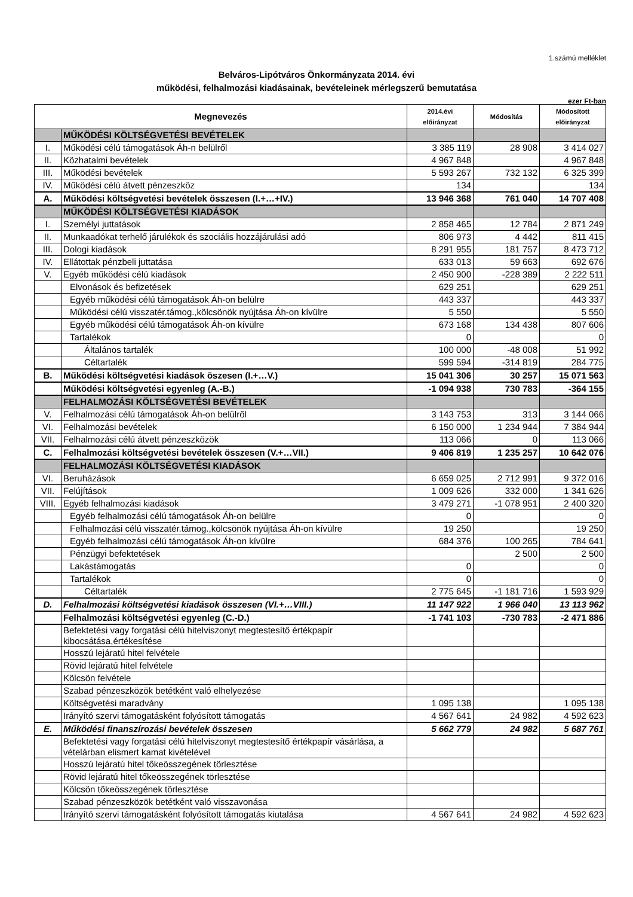1.számú melléklet
Belváros-Lipótváros Önkormányzata 2014. évi
működési, felhalmozási kiadásainak, bevételeinek mérlegszerű bemutatása
ezer Ft-ban
| Megnevezés | | 2014.évi előirányzat | Módosítás | Módosított előirányzat |
| --- | --- | --- | --- | --- |
| | MŰKÖDÉSI KÖLTSÉGVETÉSI BEVÉTELEK | | | |
| I. | Működési célú támogatások Áh-n belülről | 3 385 119 | 28 908 | 3 414 027 |
| II. | Közhatalmi bevételek | 4 967 848 | | 4 967 848 |
| III. | Működési bevételek | 5 593 267 | 732 132 | 6 325 399 |
| IV. | Működési célú átvett pénzeszköz | 134 | | 134 |
| A. | Működési költségvetési bevételek összesen (I.+…+IV.) | 13 946 368 | 761 040 | 14 707 408 |
| | MŰKÖDÉSI KÖLTSÉGVETÉSI KIADÁSOK | | | |
| I. | Személyi juttatások | 2 858 465 | 12 784 | 2 871 249 |
| II. | Munkaadókat terhelő járulékok és szociális hozzájárulási adó | 806 973 | 4 442 | 811 415 |
| III. | Dologi kiadások | 8 291 955 | 181 757 | 8 473 712 |
| IV. | Ellátottak pénzbeli juttatása | 633 013 | 59 663 | 692 676 |
| V. | Egyéb működési célú kiadások | 2 450 900 | -228 389 | 2 222 511 |
| | Elvonások és befizetések | 629 251 | | 629 251 |
| | Egyéb működési célú támogatások Áh-on belülre | 443 337 | | 443 337 |
| | Működési célú visszatér.támog.,kölcsönök nyújtása Áh-on kívülre | 5 550 | | 5 550 |
| | Egyéb működési célú támogatások Áh-on kívülre | 673 168 | 134 438 | 807 606 |
| | Tartalékok | 0 | | 0 |
| | Általános tartalék | 100 000 | -48 008 | 51 992 |
| | Céltartalék | 599 594 | -314 819 | 284 775 |
| B. | Működési költségvetési kiadások öszesen (I.+…V.) | 15 041 306 | 30 257 | 15 071 563 |
| | Működési költségvetési egyenleg (A.-B.) | -1 094 938 | 730 783 | -364 155 |
| | FELHALMOZÁSI KÖLTSÉGVETÉSI BEVÉTELEK | | | |
| V. | Felhalmozási célú támogatások Áh-on belülről | 3 143 753 | 313 | 3 144 066 |
| VI. | Felhalmozási bevételek | 6 150 000 | 1 234 944 | 7 384 944 |
| VII. | Felhalmozási célú átvett pénzeszközök | 113 066 | 0 | 113 066 |
| C. | Felhalmozási költségvetési bevételek összesen (V.+…VII.) | 9 406 819 | 1 235 257 | 10 642 076 |
| | FELHALMOZÁSI KÖLTSÉGVETÉSI KIADÁSOK | | | |
| VI. | Beruházások | 6 659 025 | 2 712 991 | 9 372 016 |
| VII. | Felújítások | 1 009 626 | 332 000 | 1 341 626 |
| VIII. | Egyéb felhalmozási kiadások | 3 479 271 | -1 078 951 | 2 400 320 |
| | Egyéb felhalmozási célú támogatások Áh-on belülre | 0 | | 0 |
| | Felhalmozási célú visszatér.támog.,kölcsönök nyújtása Áh-on kívülre | 19 250 | | 19 250 |
| | Egyéb felhalmozási célú támogatások Áh-on kívülre | 684 376 | 100 265 | 784 641 |
| | Pénzügyi befektetések | | 2 500 | 2 500 |
| | Lakástámogatás | 0 | | 0 |
| | Tartalékok | 0 | | 0 |
| | Céltartalék | 2 775 645 | -1 181 716 | 1 593 929 |
| D. | Felhalmozási költségvetési kiadások összesen (VI.+…VIII.) | 11 147 922 | 1 966 040 | 13 113 962 |
| | Felhalmozási költségvetési egyenleg (C.-D.) | -1 741 103 | -730 783 | -2 471 886 |
| | Befektetési vagy forgatási célú hitelviszonyt megtestesítő értékpapír kibocsátása,értékesítése | | | |
| | Hosszú lejáratú hitel felvétele | | | |
| | Rövid lejáratú hitel felvétele | | | |
| | Kölcsön felvétele | | | |
| | Szabad pénzeszközök betétként való elhelyezése | | | |
| | Költségvetési maradvány | 1 095 138 | | 1 095 138 |
| | Irányító szervi támogatásként folyósított támogatás | 4 567 641 | 24 982 | 4 592 623 |
| E. | Működési finanszírozási bevételek összesen | 5 662 779 | 24 982 | 5 687 761 |
| | Befektetési vagy forgatási célú hitelviszonyt megtestesítő értékpapír vásárlása, a vételárban elismert kamat kivételével | | | |
| | Hosszú lejáratú hitel tőkeösszegének törlesztése | | | |
| | Rövid lejáratú hitel tőkeösszegének törlesztése | | | |
| | Kölcsön tőkeösszegének törlesztése | | | |
| | Szabad pénzeszközök betétként való visszavonása | | | |
| | Irányító szervi támogatásként folyósított támogatás kiutalása | 4 567 641 | 24 982 | 4 592 623 |